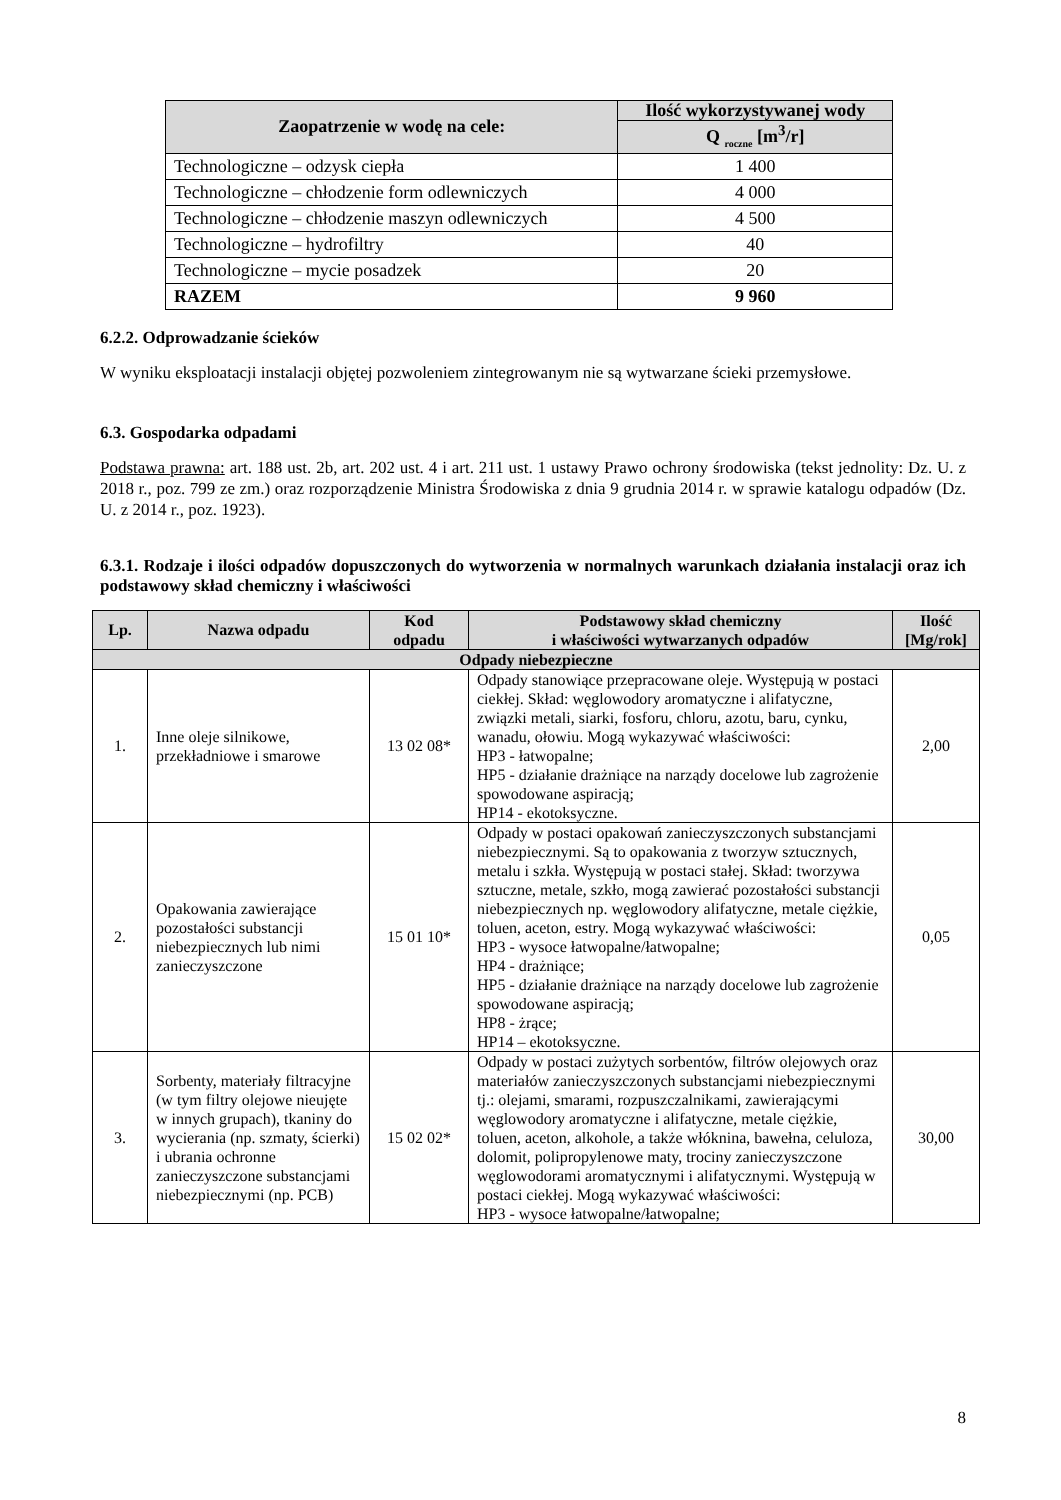| Zaopatrzenie w wodę na cele: | Ilość wykorzystywanej wody |
| --- | --- |
| | Q <sub>roczne</sub> [m<sup>3</sup>/r] |
| Technologiczne – odzysk ciepła | 1 400 |
| Technologiczne – chłodzenie form odlewniczych | 4 000 |
| Technologiczne – chłodzenie maszyn odlewniczych | 4 500 |
| Technologiczne – hydrofiltry | 40 |
| Technologiczne – mycie posadzek | 20 |
| RAZEM | 9 960 |
6.2.2. Odprowadzanie ścieków
W wyniku eksploatacji instalacji objętej pozwoleniem zintegrowanym nie są wytwarzane ścieki przemysłowe.
6.3. Gospodarka odpadami
Podstawa prawna: art. 188 ust. 2b, art. 202 ust. 4 i art. 211 ust. 1 ustawy Prawo ochrony środowiska (tekst jednolity: Dz. U. z 2018 r., poz. 799 ze zm.) oraz rozporządzenie Ministra Środowiska z dnia 9 grudnia 2014 r. w sprawie katalogu odpadów (Dz. U. z 2014 r., poz. 1923).
6.3.1. Rodzaje i ilości odpadów dopuszczonych do wytworzenia w normalnych warunkach działania instalacji oraz ich podstawowy skład chemiczny i właściwości
| Lp. | Nazwa odpadu | Kod odpadu | Podstawowy skład chemiczny i właściwości wytwarzanych odpadów | Ilość [Mg/rok] |
| --- | --- | --- | --- | --- |
| Odpady niebezpieczne | | | | |
| 1. | Inne oleje silnikowe, przekładniowe i smarowe | 13 02 08* | Odpady stanowiące przepracowane oleje. Występują w postaci ciekłej. Skład: węglowodory aromatyczne i alifatyczne, związki metali, siarki, fosforu, chloru, azotu, baru, cynku, wanadu, ołowiu. Mogą wykazywać właściwości: HP3 - łatwopalne; HP5 - działanie drażniące na narządy docelowe lub zagrożenie spowodowane aspiracją; HP14 - ekotoksyczne. | 2,00 |
| 2. | Opakowania zawierające pozostałości substancji niebezpiecznych lub nimi zanieczyszczone | 15 01 10* | Odpady w postaci opakowań zanieczyszczonych substancjami niebezpiecznymi. Są to opakowania z tworzyw sztucznych, metalu i szkła. Występują w postaci stałej. Skład: tworzywa sztuczne, metale, szkło, mogą zawierać pozostałości substancji niebezpiecznych np. węglowodory alifatyczne, metale ciężkie, toluen, aceton, estry. Mogą wykazywać właściwości: HP3 - wysoce łatwopalne/łatwopalne; HP4 - drażniące; HP5 - działanie drażniące na narządy docelowe lub zagrożenie spowodowane aspiracją; HP8 - żrące; HP14 – ekotoksyczne. | 0,05 |
| 3. | Sorbenty, materiały filtracyjne (w tym filtry olejowe nieujęte w innych grupach), tkaniny do wycierania (np. szmaty, ścierki) i ubrania ochronne zanieczyszczone substancjami niebezpiecznymi (np. PCB) | 15 02 02* | Odpady w postaci zużytych sorbentów, filtrów olejowych oraz materiałów zanieczyszczonych substancjami niebezpiecznymi tj.: olejami, smarami, rozpuszczalnikami, zawierającymi węglowodory aromatyczne i alifatyczne, metale ciężkie, toluen, aceton, alkohole, a także włóknina, bawełna, celuloza, dolomit, polipropylenowe maty, trociny zanieczyszczone węglowodorami aromatycznymi i alifatycznymi. Występują w postaci ciekłej. Mogą wykazywać właściwości: HP3 - wysoce łatwopalne/łatwopalne; | 30,00 |
8